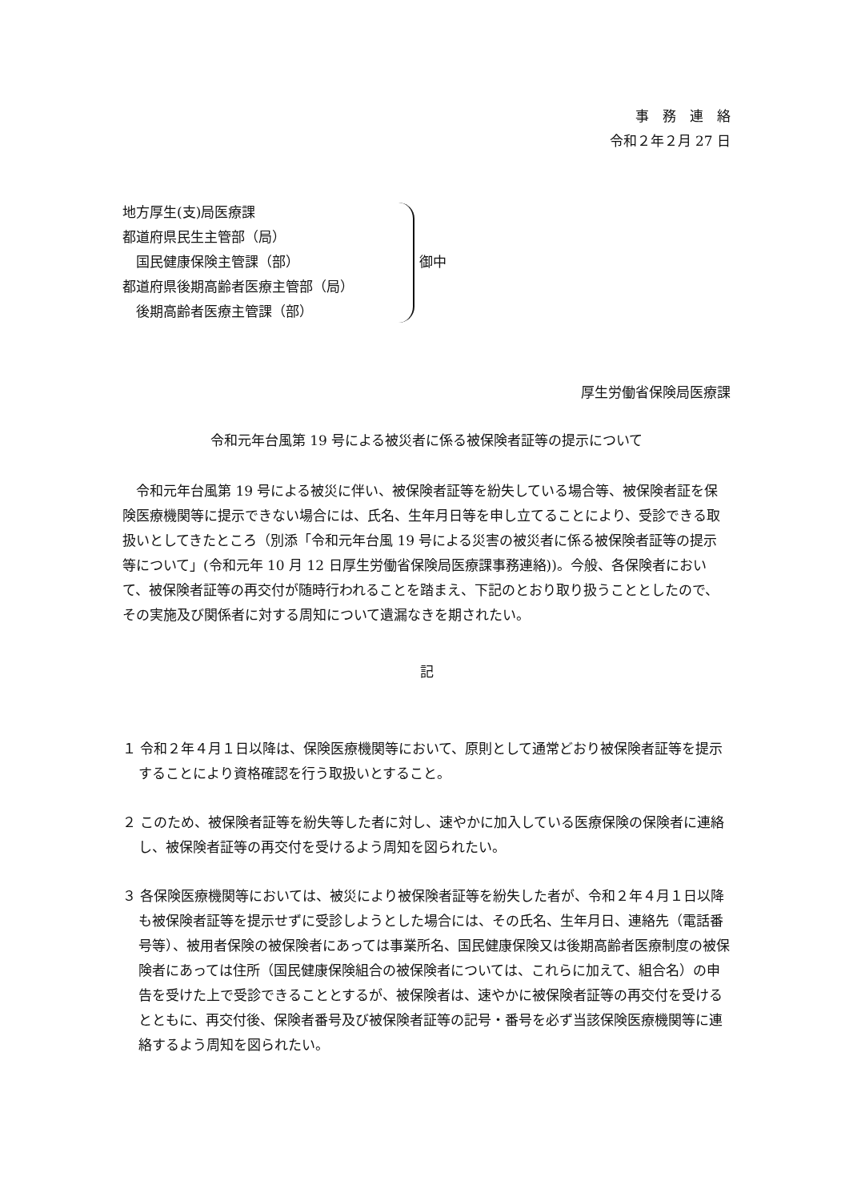事　務　連　絡
令和２年２月 27 日
地方厚生(支)局医療課
都道府県民生主管部（局）
　国民健康保険主管課（部）
都道府県後期高齢者医療主管部（局）
　後期高齢者医療主管課（部）
御中
厚生労働省保険局医療課
令和元年台風第 19 号による被災者に係る被保険者証等の提示について
　令和元年台風第 19 号による被災に伴い、被保険者証等を紛失している場合等、被保険者証を保険医療機関等に提示できない場合には、氏名、生年月日等を申し立てることにより、受診できる取扱いとしてきたところ（別添「令和元年台風 19 号による災害の被災者に係る被保険者証等の提示等について」(令和元年 10 月 12 日厚生労働省保険局医療課事務連絡))。今般、各保険者において、被保険者証等の再交付が随時行われることを踏まえ、下記のとおり取り扱うこととしたので、その実施及び関係者に対する周知について遺漏なきを期されたい。
記
１ 令和２年４月１日以降は、保険医療機関等において、原則として通常どおり被保険者証等を提示することにより資格確認を行う取扱いとすること。
２ このため、被保険者証等を紛失等した者に対し、速やかに加入している医療保険の保険者に連絡し、被保険者証等の再交付を受けるよう周知を図られたい。
３ 各保険医療機関等においては、被災により被保険者証等を紛失した者が、令和２年４月１日以降も被保険者証等を提示せずに受診しようとした場合には、その氏名、生年月日、連絡先（電話番号等）、被用者保険の被保険者にあっては事業所名、国民健康保険又は後期高齢者医療制度の被保険者にあっては住所（国民健康保険組合の被保険者については、これらに加えて、組合名）の申告を受けた上で受診できることとするが、被保険者は、速やかに被保険者証等の再交付を受けるとともに、再交付後、保険者番号及び被保険者証等の記号・番号を必ず当該保険医療機関等に連絡するよう周知を図られたい。